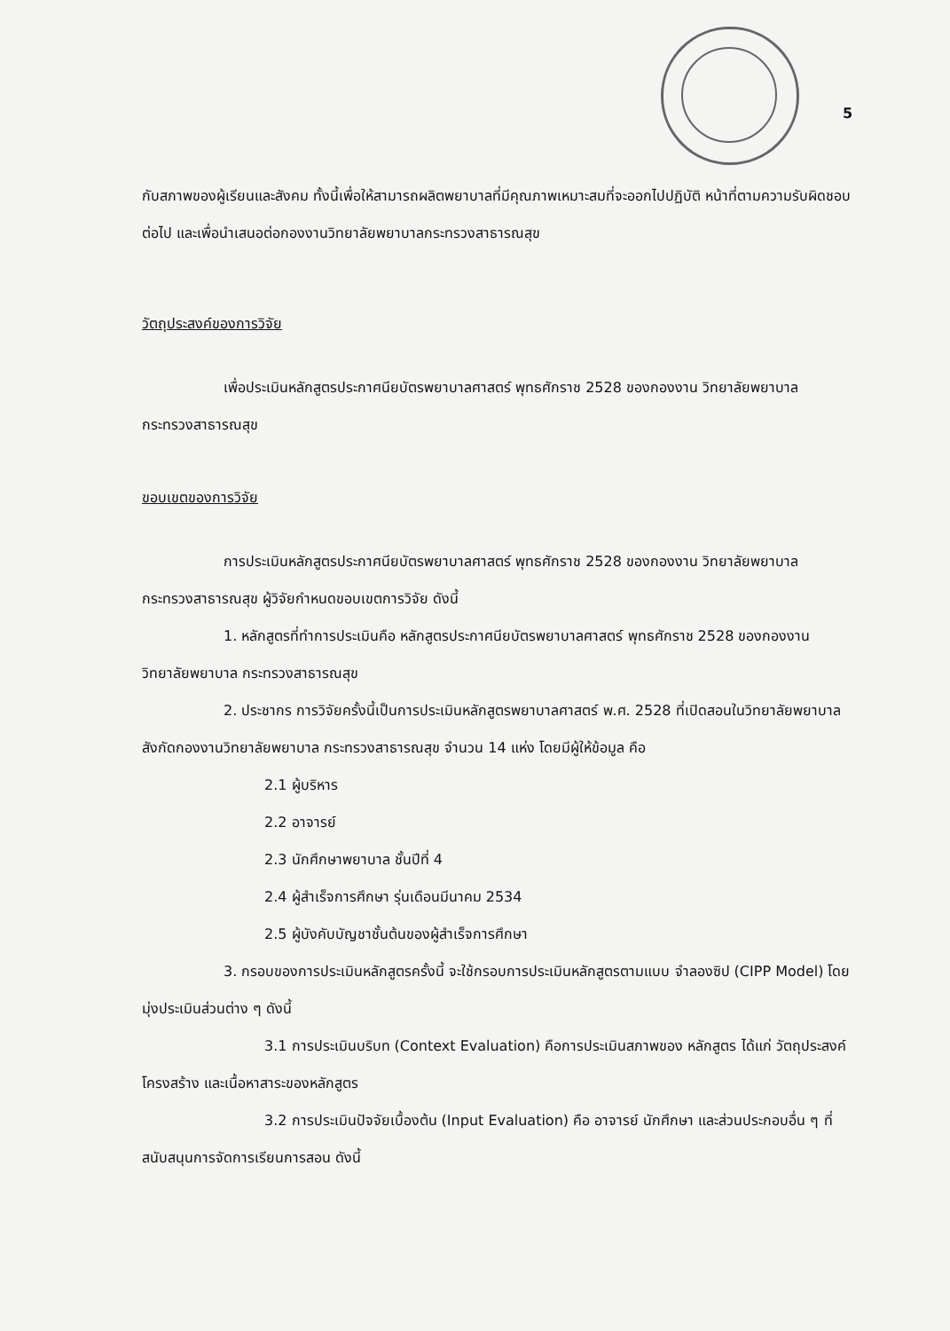5
กับสภาพของผู้เรียนและสังคม ทั้งนี้เพื่อให้สามารถผลิตพยาบาลที่มีคุณภาพเหมาะสมที่จะออกไปปฏิบัติ หน้าที่ตามความรับผิดชอบต่อไป และเพื่อนำเสนอต่อกองงานวิทยาลัยพยาบาลกระทรวงสาธารณสุข
วัตถุประสงค์ของการวิจัย
เพื่อประเมินหลักสูตรประกาศนียบัตรพยาบาลศาสตร์ พุทธศักราช 2528 ของกองงาน วิทยาลัยพยาบาล กระทรวงสาธารณสุข
ขอบเขตของการวิจัย
การประเมินหลักสูตรประกาศนียบัตรพยาบาลศาสตร์ พุทธศักราช 2528 ของกองงาน วิทยาลัยพยาบาล กระทรวงสาธารณสุข ผู้วิจัยกำหนดขอบเขตการวิจัย ดังนี้
1. หลักสูตรที่ทำการประเมินคือ หลักสูตรประกาศนียบัตรพยาบาลศาสตร์ พุทธศักราช 2528 ของกองงานวิทยาลัยพยาบาล กระทรวงสาธารณสุข
2. ประชากร การวิจัยครั้งนี้เป็นการประเมินหลักสูตรพยาบาลศาสตร์ พ.ศ. 2528 ที่เปิดสอนในวิทยาลัยพยาบาล สังกัดกองงานวิทยาลัยพยาบาล กระทรวงสาธารณสุข จำนวน 14 แห่ง โดยมีผู้ให้ข้อมูล คือ
2.1 ผู้บริหาร
2.2 อาจารย์
2.3 นักศึกษาพยาบาล ชั้นปีที่ 4
2.4 ผู้สำเร็จการศึกษา รุ่นเดือนมีนาคม 2534
2.5 ผู้บังคับบัญชาชั้นต้นของผู้สำเร็จการศึกษา
3. กรอบของการประเมินหลักสูตรครั้งนี้ จะใช้กรอบการประเมินหลักสูตรตามแบบ จำลองซิป (CIPP Model) โดยมุ่งประเมินส่วนต่าง ๆ ดังนี้
3.1 การประเมินบริบท (Context Evaluation) คือการประเมินสภาพของ หลักสูตร ได้แก่ วัตถุประสงค์ โครงสร้าง และเนื้อหาสาระของหลักสูตร
3.2 การประเมินปัจจัยเบื้องต้น (Input Evaluation) คือ อาจารย์ นักศึกษา และส่วนประกอบอื่น ๆ ที่สนับสนุนการจัดการเรียนการสอน ดังนี้